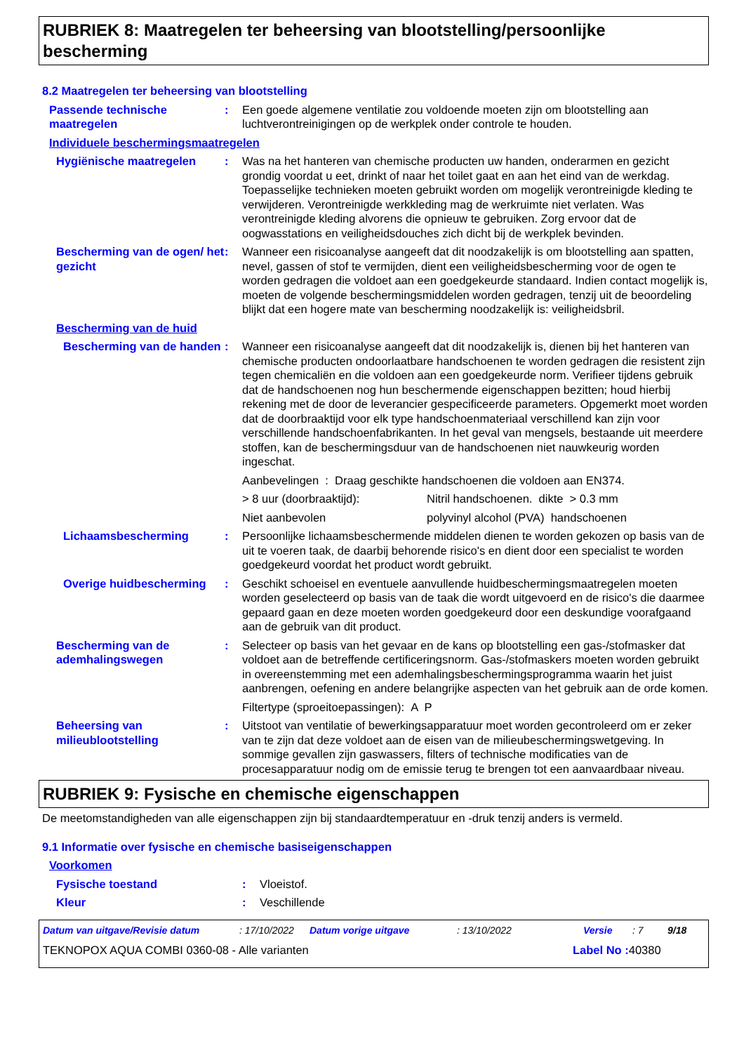RUBRIEK 8: Maatregelen ter beheersing van blootstelling/persoonlijke bescherming
8.2 Maatregelen ter beheersing van blootstelling
Passende technische maatregelen
: Een goede algemene ventilatie zou voldoende moeten zijn om blootstelling aan luchtverontreinigingen op de werkplek onder controle te houden.
Individuele beschermingsmaatregelen
Hygiënische maatregelen : Was na het hanteren van chemische producten uw handen, onderarmen en gezicht grondig voordat u eet, drinkt of naar het toilet gaat en aan het eind van de werkdag. Toepasselijke technieken moeten gebruikt worden om mogelijk verontreinigde kleding te verwijderen. Verontreinigde werkkleding mag de werkruimte niet verlaten. Was verontreinigde kleding alvorens die opnieuw te gebruiken. Zorg ervoor dat de oogwasstations en veiligheidsdouches zich dicht bij de werkplek bevinden.
Bescherming van de ogen/ het gezicht
: Wanneer een risicoanalyse aangeeft dat dit noodzakelijk is om blootstelling aan spatten, nevel, gassen of stof te vermijden, dient een veiligheidsbescherming voor de ogen te worden gedragen die voldoet aan een goedgekeurde standaard. Indien contact mogelijk is, moeten de volgende beschermingsmiddelen worden gedragen, tenzij uit de beoordeling blijkt dat een hogere mate van bescherming noodzakelijk is: veiligheidsbril.
Bescherming van de huid
Bescherming van de handen
: Wanneer een risicoanalyse aangeeft dat dit noodzakelijk is, dienen bij het hanteren van chemische producten ondoorlaatbare handschoenen te worden gedragen die resistent zijn tegen chemicaliën en die voldoen aan een goedgekeurde norm. Verifieer tijdens gebruik dat de handschoenen nog hun beschermende eigenschappen bezitten; houd hierbij rekening met de door de leverancier gespecificeerde parameters. Opgemerkt moet worden dat de doorbraaktijd voor elk type handschoenmateriaal verschillend kan zijn voor verschillende handschoenfabrikanten. In het geval van mengsels, bestaande uit meerdere stoffen, kan de beschermingsduur van de handschoenen niet nauwkeurig worden ingeschat.
Aanbevelingen : Draag geschikte handschoenen die voldoen aan EN374.
> 8 uur (doorbraaktijd): Nitril handschoenen. dikte > 0.3 mm
Niet aanbevolen polyvinyl alcohol (PVA) handschoenen
Lichaamsbescherming : Persoonlijke lichaamsbeschermende middelen dienen te worden gekozen op basis van de uit te voeren taak, de daarbij behorende risico's en dient door een specialist te worden goedgekeurd voordat het product wordt gebruikt.
Overige huidbescherming : Geschikt schoeisel en eventuele aanvullende huidbeschermingsmaatregelen moeten worden geselecteerd op basis van de taak die wordt uitgevoerd en de risico's die daarmee gepaard gaan en deze moeten worden goedgekeurd door een deskundige voorafgaand aan de gebruik van dit product.
Bescherming van de ademhalingswegen
: Selecteer op basis van het gevaar en de kans op blootstelling een gas-/stofmasker dat voldoet aan de betreffende certificeringsnorm. Gas-/stofmaskers moeten worden gebruikt in overeenstemming met een ademhalingsbeschermingsprogramma waarin het juist aanbrengen, oefening en andere belangrijke aspecten van het gebruik aan de orde komen.
Filtertype (sproeitoepassingen): A P
Beheersing van milieublootstelling
: Uitstoot van ventilatie of bewerkingsapparatuur moet worden gecontroleerd om er zeker van te zijn dat deze voldoet aan de eisen van de milieubeschermingswetgeving. In sommige gevallen zijn gaswassers, filters of technische modificaties van de procesapparatuur nodig om de emissie terug te brengen tot een aanvaardbaar niveau.
RUBRIEK 9: Fysische en chemische eigenschappen
De meetomstandigheden van alle eigenschappen zijn bij standaardtemperatuur en -druk tenzij anders is vermeld.
9.1 Informatie over fysische en chemische basiseigenschappen
Voorkomen
Fysische toestand : Vloeistof.
Kleur : Veschillende
Datum van uitgave/Revisie datum: 17/10/2022 Datum vorige uitgave: 13/10/2022 Versie: 7 9/18
TEKNOPOX AQUA COMBI 0360-08 - Alle varianten Label No : 40380